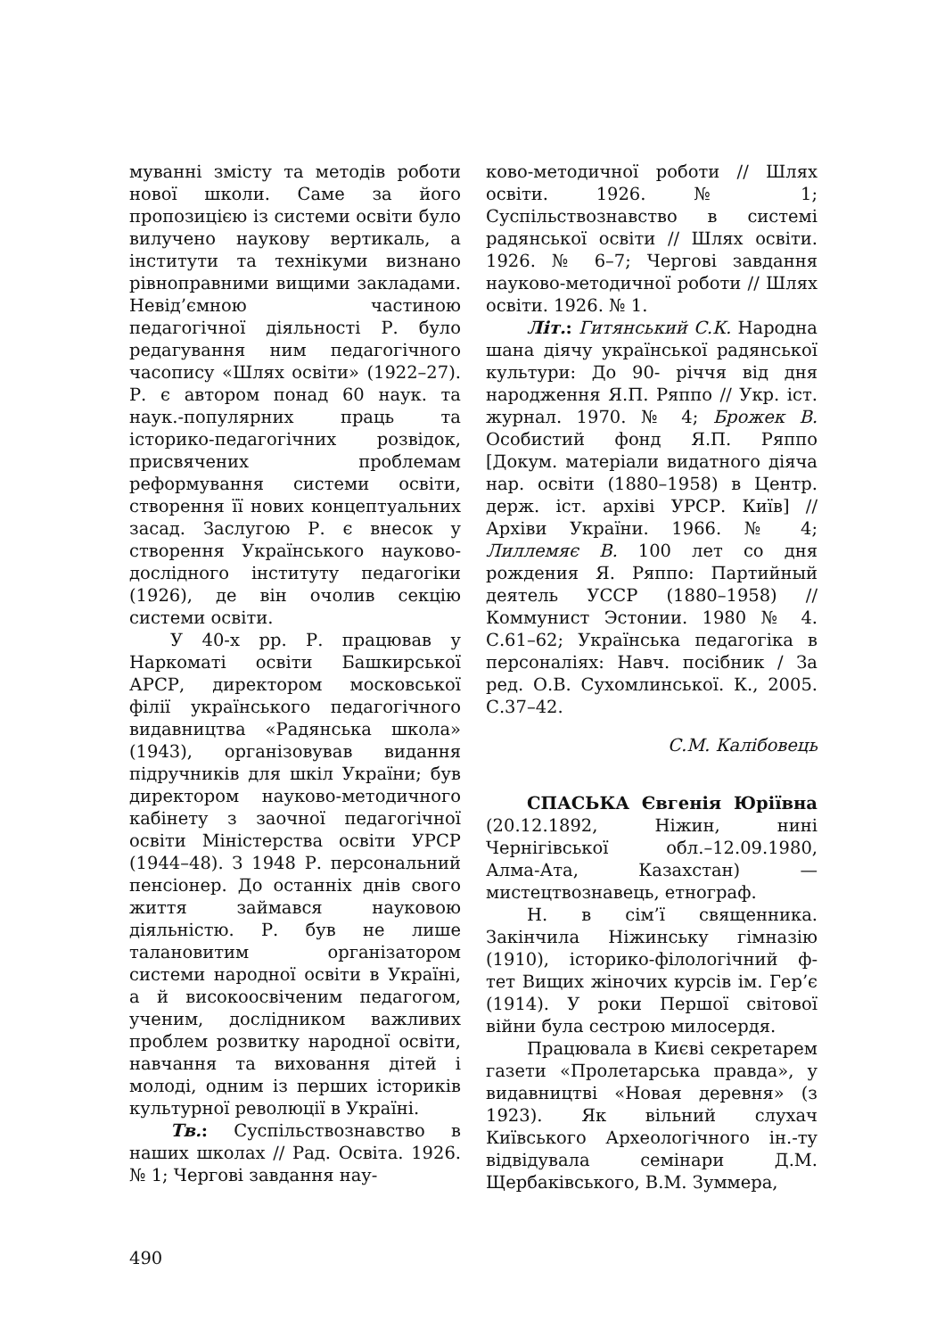муванні змісту та методів роботи нової школи. Саме за його пропозицією із системи освіти було вилучено наукову вертикаль, а інститути та технікуми визнано рівноправними вищими закладами. Невід’ємною частиною педагогічної діяльності Р. було редагування ним педагогічного часопису «Шлях освіти» (1922–27). Р. є автором понад 60 наук. та наук.-популярних праць та історико-педагогічних розвідок, присвячених проблемам реформування системи освіти, створення її нових концептуальних засад. Заслугою Р. є внесок у створення Українського науково-дослідного інституту педагогіки (1926), де він очолив секцію системи освіти.
У 40-х рр. Р. працював у Наркоматі освіти Башкирської АРСР, директором московської філії українського педагогічного видавництва «Радянська школа» (1943), організовував видання підручників для шкіл України; був директором науково-методичного кабінету з заочної педагогічної освіти Міністерства освіти УРСР (1944–48). З 1948 Р. персональний пенсіонер. До останніх днів свого життя займався науковою діяльністю. Р. був не лише талановитим організатором системи народної освіти в Україні, а й високоосвіченим педагогом, ученим, дослідником важливих проблем розвитку народної освіти, навчання та виховання дітей і молоді, одним із перших істориків культурної революції в Україні.
Тв.: Суспільствознавство в наших школах // Рад. Освіта. 1926. № 1; Чергові завдання нау-
ково-методичної роботи // Шлях освіти. 1926. № 1; Суспільствознавство в системі радянської освіти // Шлях освіти. 1926. № 6–7; Чергові завдання науково-методичної роботи // Шлях освіти. 1926. № 1.
Літ.: Гитянський С.К. Народна шана діячу української радянської культури: До 90- річчя від дня народження Я.П. Ряппо // Укр. іст. журнал. 1970. № 4; Брожек В. Особистий фонд Я.П. Ряппо [Докум. матеріали видатного діяча нар. освіти (1880–1958) в Центр. держ. іст. архіві УРСР. Київ] // Архіви України. 1966. № 4; Лиллемяє В. 100 лет со дня рождения Я. Ряппо: Партийный деятель УССР (1880–1958) // Коммунист Эстонии. 1980 № 4. С.61–62; Українська педагогіка в персоналіях: Навч. посібник / За ред. О.В. Сухомлинської. К., 2005. С.37–42.
С.М. Калібовець
СПАСЬКА Євгенія Юріївна (20.12.1892, Ніжин, нині Чернігівської обл.–12.09.1980, Алма-Ата, Казахстан) — мистецтвознавець, етнограф.
Н. в сім’ї священника. Закінчила Ніжинську гімназію (1910), історико-філологічний ф-тет Вищих жіночих курсів ім. Гер’є (1914). У роки Першої світової війни була сестрою милосердя.
Працювала в Києві секретарем газети «Пролетарська правда», у видавництві «Новая деревня» (з 1923). Як вільний слухач Київського Археологічного ін.-ту відвідувала семінари Д.М. Щербаківського, В.М. Зуммера,
490